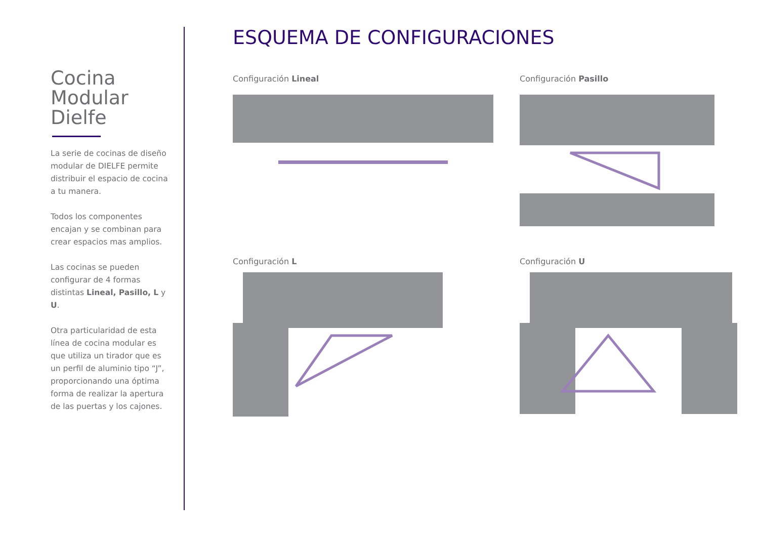Cocina
Modular
Dielfe
La serie de cocinas de diseño modular de DIELFE permite distribuir el espacio de cocina a tu manera.
Todos los componentes encajan y se combinan para crear espacios mas amplios.
Las cocinas se pueden configurar de 4 formas distintas Lineal, Pasillo, L y U.
Otra particularidad de esta línea de cocina modular es que utiliza un tirador que es un perfil de aluminio tipo “J”, proporcionando una óptima forma de realizar la apertura de las puertas y los cajones.
ESQUEMA DE CONFIGURACIONES
Configuración Lineal
Configuración Pasillo
Configuración L
Configuración U